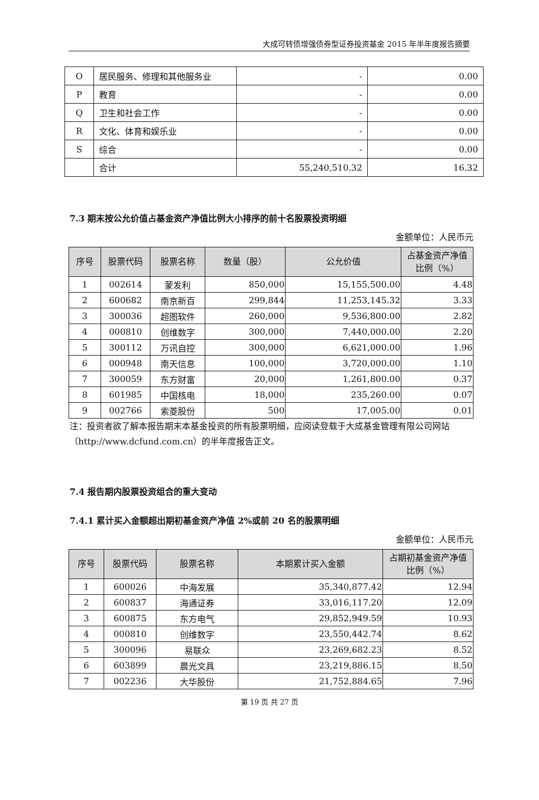大成可转债增强债券型证券投资基金 2015 年半年度报告摘要
| O | 居民服务、修理和其他服务业 | - | 0.00 |
| P | 教育 | - | 0.00 |
| Q | 卫生和社会工作 | - | 0.00 |
| R | 文化、体育和娱乐业 | - | 0.00 |
| S | 综合 | - | 0.00 |
| | 合计 | 55,240,510.32 | 16.32 |
7.3 期末按公允价值占基金资产净值比例大小排序的前十名股票投资明细
金额单位：人民币元
| 序号 | 股票代码 | 股票名称 | 数量（股） | 公允价值 | 占基金资产净值 比例（%） |
| --- | --- | --- | --- | --- | --- |
| 1 | 002614 | 蒙发利 | 850,000 | 15,155,500.00 | 4.48 |
| 2 | 600682 | 南京新百 | 299,844 | 11,253,145.32 | 3.33 |
| 3 | 300036 | 超图软件 | 260,000 | 9,536,800.00 | 2.82 |
| 4 | 000810 | 创维数字 | 300,000 | 7,440,000.00 | 2.20 |
| 5 | 300112 | 万讯自控 | 300,000 | 6,621,000.00 | 1.96 |
| 6 | 000948 | 南天信息 | 100,000 | 3,720,000.00 | 1.10 |
| 7 | 300059 | 东方财富 | 20,000 | 1,261,800.00 | 0.37 |
| 8 | 601985 | 中国核电 | 18,000 | 235,260.00 | 0.07 |
| 9 | 002766 | 索菱股份 | 500 | 17,005.00 | 0.01 |
注：投资者欲了解本报告期末本基金投资的所有股票明细，应阅读登载于大成基金管理有限公司网站（http://www.dcfund.com.cn）的半年度报告正文。
7.4 报告期内股票投资组合的重大变动
7.4.1 累计买入金额超出期初基金资产净值 2%或前 20 名的股票明细
金额单位：人民币元
| 序号 | 股票代码 | 股票名称 | 本期累计买入金额 | 占期初基金资产净值 比例（%） |
| --- | --- | --- | --- | --- |
| 1 | 600026 | 中海发展 | 35,340,877.42 | 12.94 |
| 2 | 600837 | 海通证券 | 33,016,117.20 | 12.09 |
| 3 | 600875 | 东方电气 | 29,852,949.59 | 10.93 |
| 4 | 000810 | 创维数字 | 23,550,442.74 | 8.62 |
| 5 | 300096 | 易联众 | 23,269,682.23 | 8.52 |
| 6 | 603899 | 晨光文具 | 23,219,886.15 | 8.50 |
| 7 | 002236 | 大华股份 | 21,752,884.65 | 7.96 |
第 19 页 共 27 页